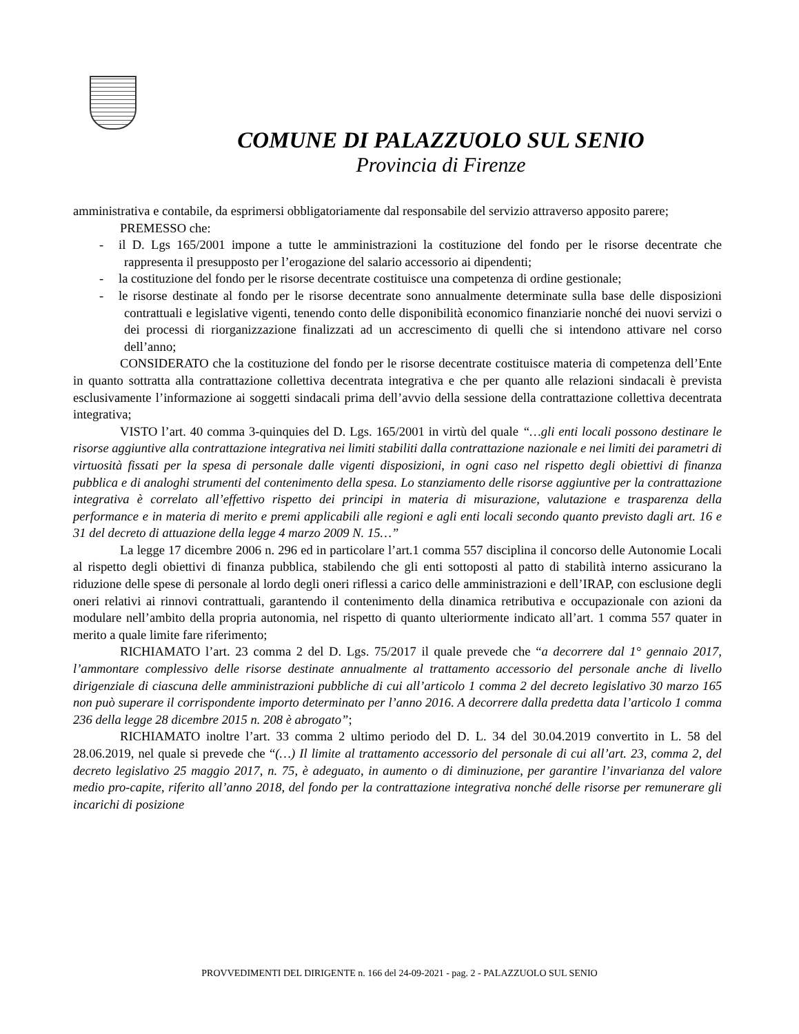COMUNE DI PALAZZUOLO SUL SENIO
Provincia di Firenze
amministrativa e contabile, da esprimersi obbligatoriamente dal responsabile del servizio attraverso apposito parere;
PREMESSO che:
- il D. Lgs 165/2001 impone a tutte le amministrazioni la costituzione del fondo per le risorse decentrate che rappresenta il presupposto per l’erogazione del salario accessorio ai dipendenti;
- la costituzione del fondo per le risorse decentrate costituisce una competenza di ordine gestionale;
- le risorse destinate al fondo per le risorse decentrate sono annualmente determinate sulla base delle disposizioni contrattuali e legislative vigenti, tenendo conto delle disponibilità economico finanziarie nonché dei nuovi servizi o dei processi di riorganizzazione finalizzati ad un accrescimento di quelli che si intendono attivare nel corso dell’anno;
CONSIDERATO che la costituzione del fondo per le risorse decentrate costituisce materia di competenza dell’Ente in quanto sottratta alla contrattazione collettiva decentrata integrativa e che per quanto alle relazioni sindacali è prevista esclusivamente l’informazione ai soggetti sindacali prima dell’avvio della sessione della contrattazione collettiva decentrata integrativa;
VISTO l’art. 40 comma 3-quinquies del D. Lgs. 165/2001 in virtù del quale “…gli enti locali possono destinare le risorse aggiuntive alla contrattazione integrativa nei limiti stabiliti dalla contrattazione nazionale e nei limiti dei parametri di virtuosità fissati per la spesa di personale dalle vigenti disposizioni, in ogni caso nel rispetto degli obiettivi di finanza pubblica e di analoghi strumenti del contenimento della spesa. Lo stanziamento delle risorse aggiuntive per la contrattazione integrativa è correlato all’effettivo rispetto dei principi in materia di misurazione, valutazione e trasparenza della performance e in materia di merito e premi applicabili alle regioni e agli enti locali secondo quanto previsto dagli art. 16 e 31 del decreto di attuazione della legge 4 marzo 2009 N. 15…”
La legge 17 dicembre 2006 n. 296 ed in particolare l’art.1 comma 557 disciplina il concorso delle Autonomie Locali al rispetto degli obiettivi di finanza pubblica, stabilendo che gli enti sottoposti al patto di stabilità interno assicurano la riduzione delle spese di personale al lordo degli oneri riflessi a carico delle amministrazioni e dell’IRAP, con esclusione degli oneri relativi ai rinnovi contrattuali, garantendo il contenimento della dinamica retributiva e occupazionale con azioni da modulare nell’ambito della propria autonomia, nel rispetto di quanto ulteriormente indicato all’art. 1 comma 557 quater in merito a quale limite fare riferimento;
RICHIAMATO l’art. 23 comma 2 del D. Lgs. 75/2017 il quale prevede che “a decorrere dal 1° gennaio 2017, l’ammontare complessivo delle risorse destinate annualmente al trattamento accessorio del personale anche di livello dirigenziale di ciascuna delle amministrazioni pubbliche di cui all’articolo 1 comma 2 del decreto legislativo 30 marzo 165 non può superare il corrispondente importo determinato per l’anno 2016. A decorrere dalla predetta data l’articolo 1 comma 236 della legge 28 dicembre 2015 n. 208 è abrogato”;
RICHIAMATO inoltre l’art. 33 comma 2 ultimo periodo del D. L. 34 del 30.04.2019 convertito in L. 58 del 28.06.2019, nel quale si prevede che “(…) Il limite al trattamento accessorio del personale di cui all’art. 23, comma 2, del decreto legislativo 25 maggio 2017, n. 75, è adeguato, in aumento o di diminuzione, per garantire l’invarianza del valore medio pro-capite, riferito all’anno 2018, del fondo per la contrattazione integrativa nonché delle risorse per remunerare gli incarichi di posizione
PROVVEDIMENTI DEL DIRIGENTE n. 166 del 24-09-2021 - pag. 2 - PALAZZUOLO SUL SENIO